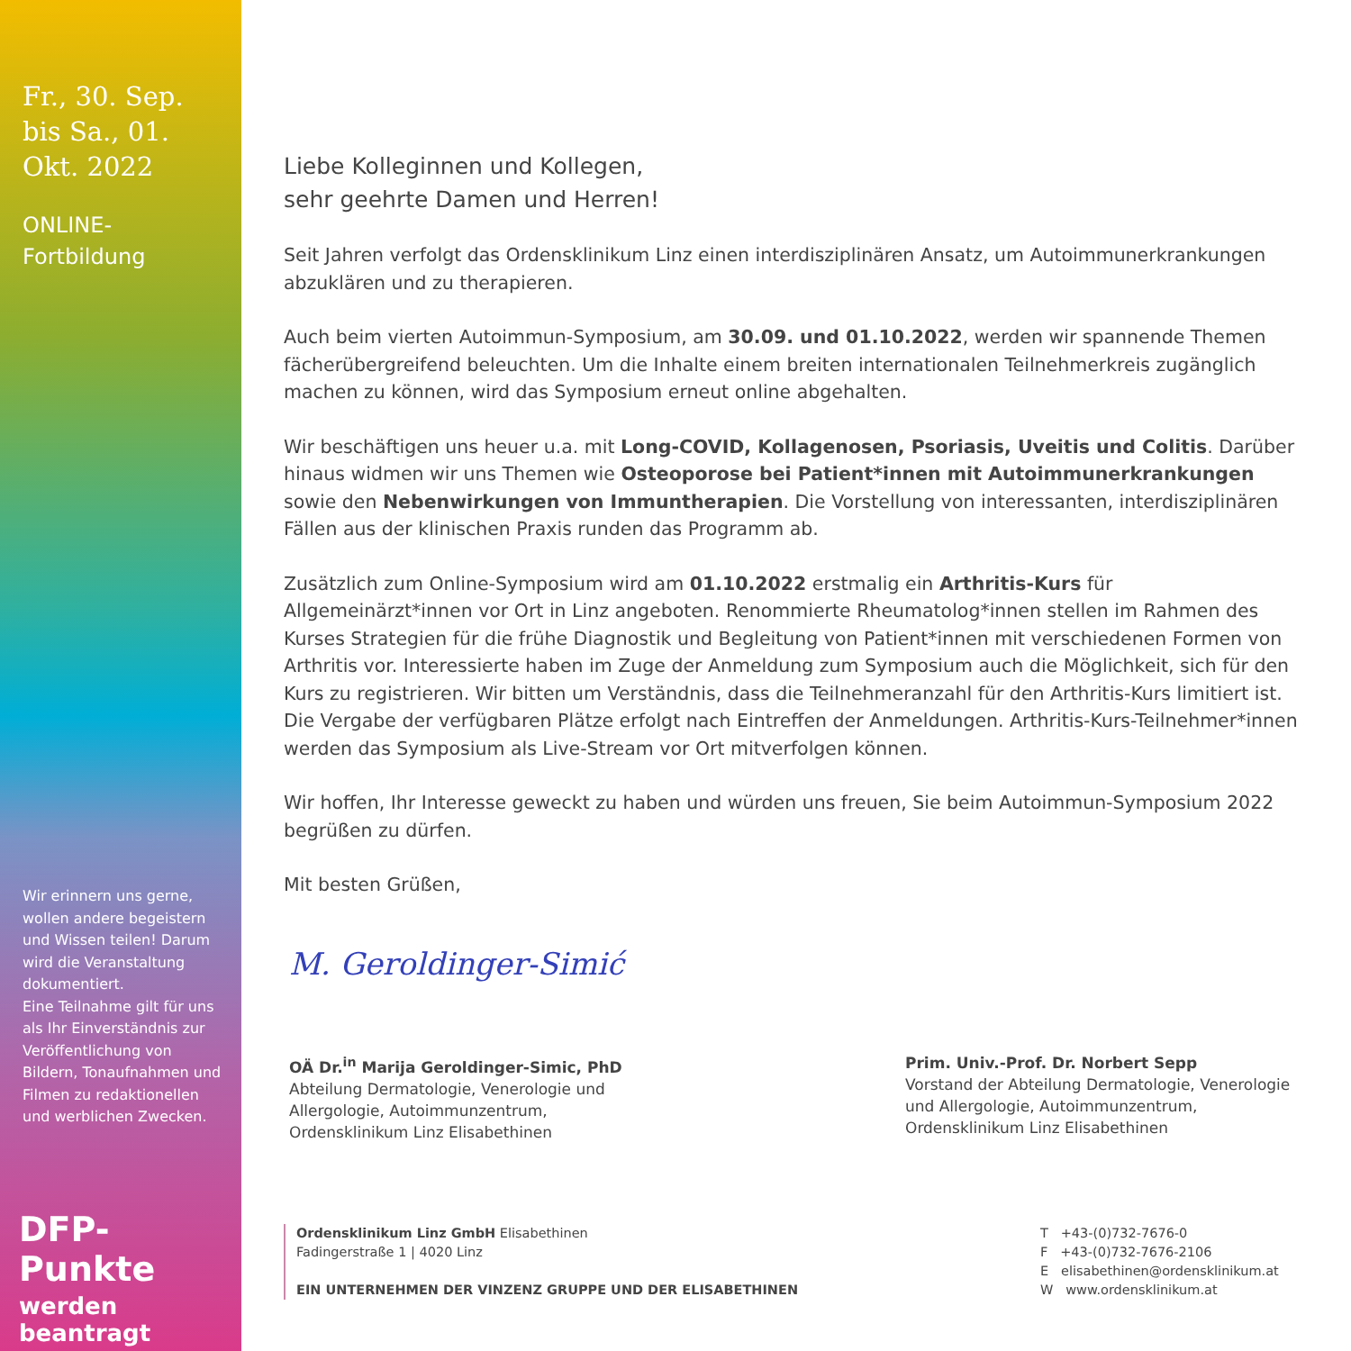Fr., 30. Sep. bis Sa., 01. Okt. 2022
ONLINE-
Fortbildung
Wir erinnern uns gerne, wollen andere begeistern und Wissen teilen! Darum wird die Veranstaltung dokumentiert.
Eine Teilnahme gilt für uns als Ihr Einverständnis zur Veröffentlichung von Bildern, Tonaufnahmen und Filmen zu redaktionel­len und werblichen Zwecken.
DFP-Punkte
werden beantragt
Liebe Kolleginnen und Kollegen,
sehr geehrte Damen und Herren!
Seit Jahren verfolgt das Ordensklinikum Linz einen interdisziplinären Ansatz, um Autoimmunerkrankungen abzu­klären und zu therapieren.
Auch beim vierten Autoimmun-Symposium, am 30.09. und 01.10.2022, werden wir spannende Themen fächer­übergreifend beleuchten. Um die Inhalte einem breiten internationalen Teilnehmerkreis zugänglich machen zu können, wird das Symposium erneut online abgehalten.
Wir beschäftigen uns heuer u.a. mit Long-COVID, Kollagenosen, Psoriasis, Uveitis und Colitis. Darüber hinaus widmen wir uns Themen wie Osteoporose bei Patient*innen mit Autoimmunerkrankungen sowie den Neben­wirkungen von Immuntherapien. Die Vorstellung von interessanten, interdisziplinären Fällen aus der klinischen Praxis runden das Programm ab.
Zusätzlich zum Online-Symposium wird am 01.10.2022 erstmalig ein Arthritis-Kurs für Allgemeinärzt*innen vor Ort in Linz angeboten. Renommierte Rheumatolog*innen stellen im Rahmen des Kurses Strategien für die frühe Diagnostik und Begleitung von Patient*innen mit verschiedenen Formen von Arthritis vor. Interessierte haben im Zuge der Anmeldung zum Symposium auch die Möglichkeit, sich für den Kurs zu registrieren. Wir bitten um Ver­ständnis, dass die Teilnehmeranzahl für den Arthritis-Kurs limitiert ist. Die Vergabe der verfügbaren Plätze erfolgt nach Eintreffen der Anmeldungen. Arthritis-Kurs-Teilnehmer*innen werden das Symposium als Live-Stream vor Ort mitverfolgen können.
Wir hoffen, Ihr Interesse geweckt zu haben und würden uns freuen, Sie beim Autoimmun-Symposium 2022 begrüßen zu dürfen.
Mit besten Grüßen,
M. Geroldinger-Simić
OÄ Dr.<sup>in</sup> Marija Geroldinger-Simic, PhD
Abteilung Dermatologie, Venerologie und Allergologie, Autoimmunzentrum, Ordensklinikum Linz Elisabethinen
Prim. Univ.-Prof. Dr. Norbert Sepp
Vorstand der Abteilung Dermatologie, Venerologie und Allergologie, Autoimmunzentrum, Ordensklinikum Linz Elisabethinen
Ordensklinikum Linz GmbH Elisabethinen
Fadingerstraße 1 | 4020 Linz
EIN UNTERNEHMEN DER VINZENZ GRUPPE UND DER ELISABETHINEN
T +43-(0)732-7676-0
F +43-(0)732-7676-2106
E elisabethinen@ordensklinikum.at
W www.ordensklinikum.at